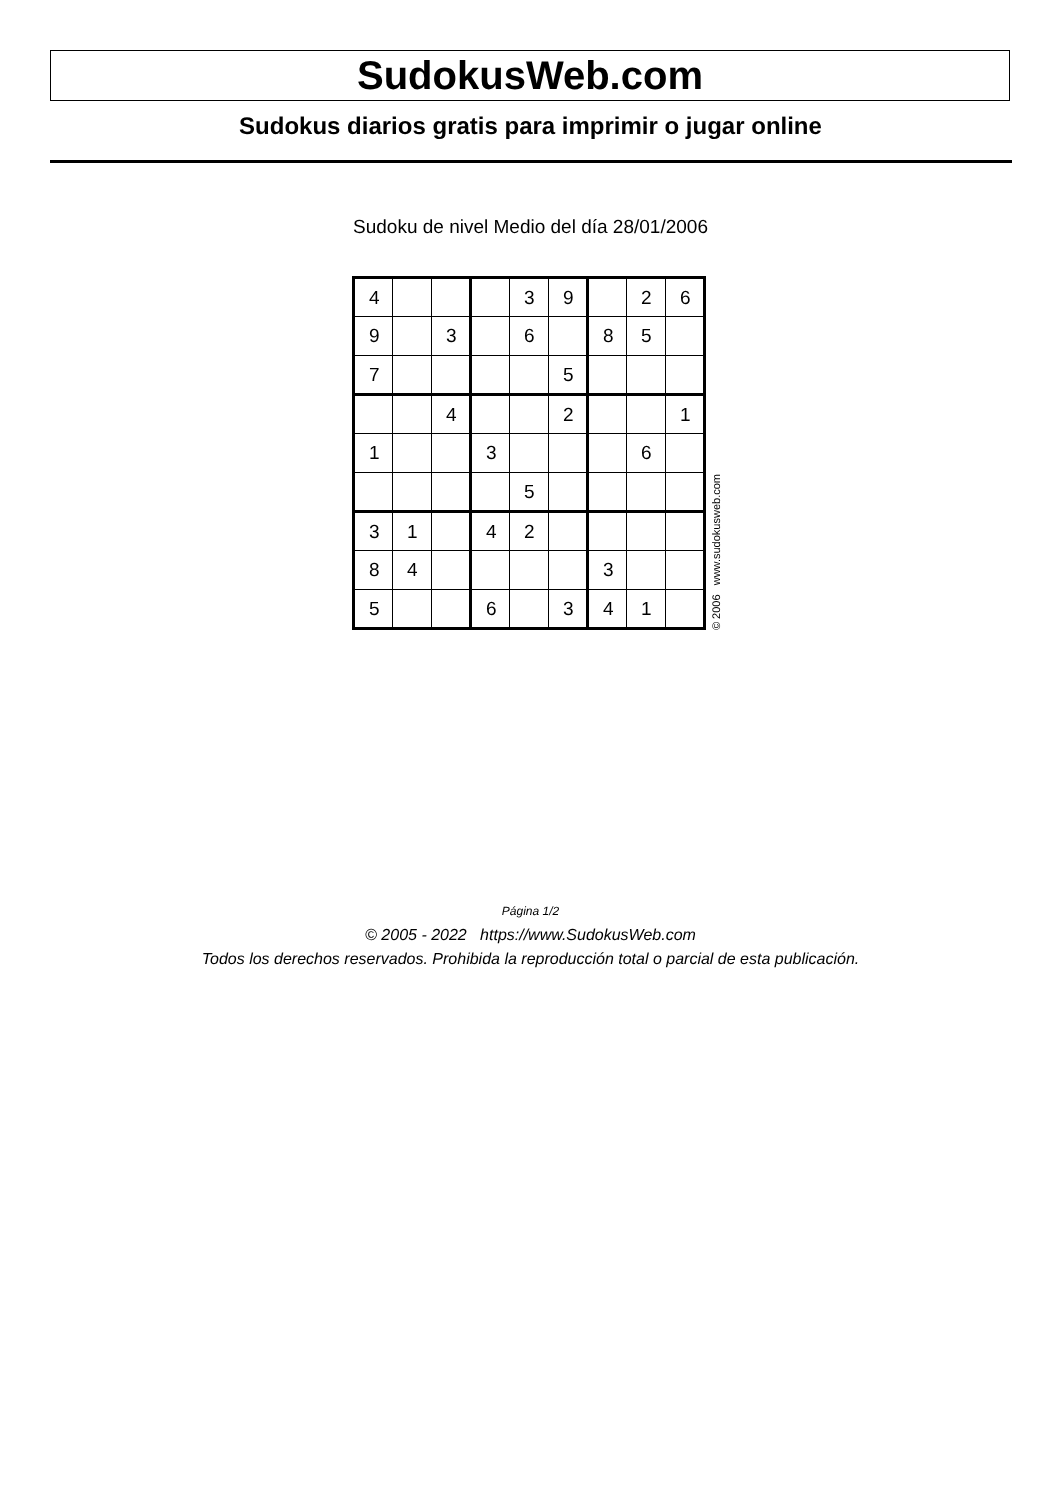SudokusWeb.com
Sudokus diarios gratis para imprimir o jugar online
Sudoku de nivel Medio del día 28/01/2006
| 4 | | | | 3 | 9 | | 2 | 6 |
| 9 | | 3 | | 6 | | 8 | 5 | |
| 7 | | | | | 5 | | | |
| | | 4 | | | 2 | | | 1 |
| 1 | | | 3 | | | | 6 | |
| | | | | 5 | | | | |
| 3 | 1 | | 4 | 2 | | | | |
| 8 | 4 | | | | | 3 | | |
| 5 | | | 6 | | 3 | 4 | 1 | |
© 2006 www.sudokusweb.com
Página 1/2
© 2005 - 2022 https://www.SudokusWeb.com
Todos los derechos reservados. Prohibida la reproducción total o parcial de esta publicación.